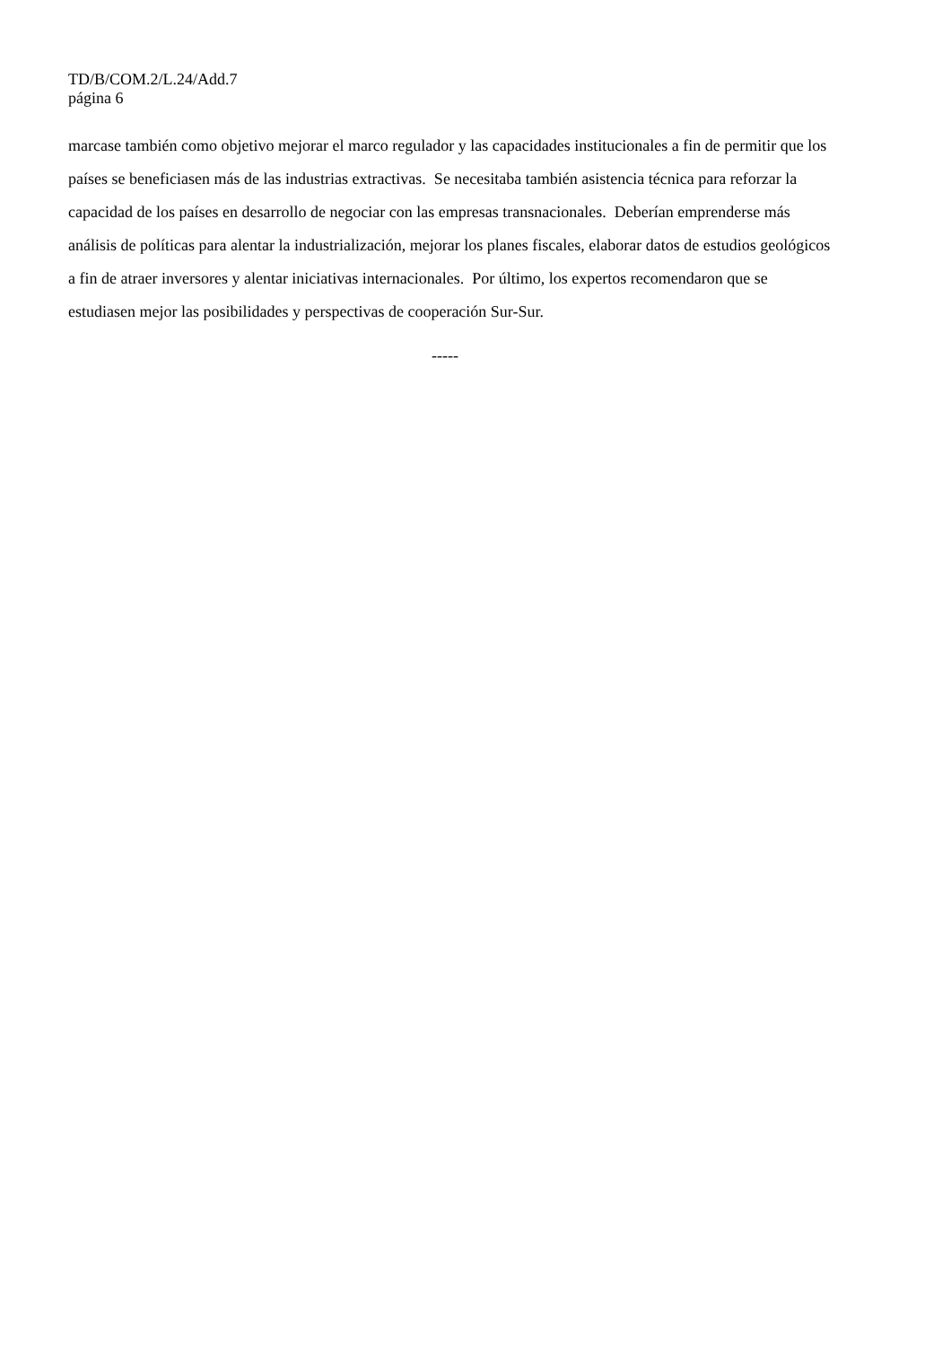TD/B/COM.2/L.24/Add.7
página 6
marcase también como objetivo mejorar el marco regulador y las capacidades institucionales a fin de permitir que los países se beneficiasen más de las industrias extractivas. Se necesitaba también asistencia técnica para reforzar la capacidad de los países en desarrollo de negociar con las empresas transnacionales. Deberían emprenderse más análisis de políticas para alentar la industrialización, mejorar los planes fiscales, elaborar datos de estudios geológicos a fin de atraer inversores y alentar iniciativas internacionales. Por último, los expertos recomendaron que se estudiasen mejor las posibilidades y perspectivas de cooperación Sur-Sur.
-----